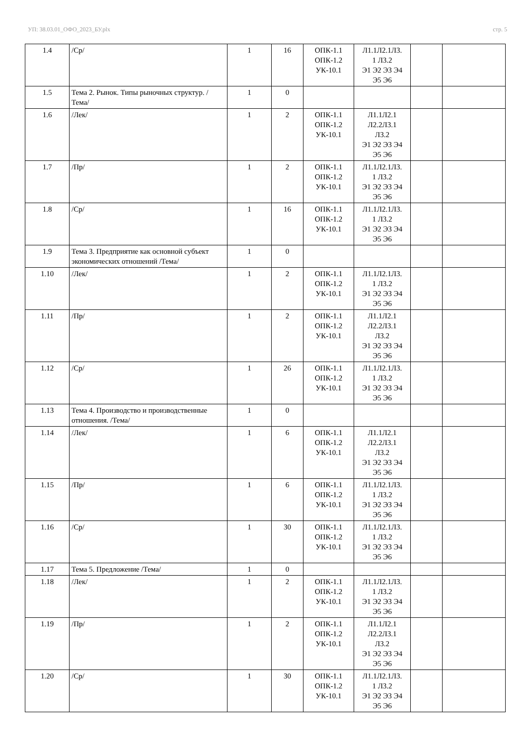УП: 38.03.01_ОФО_2023_БУ.plx стр. 5
| 1.4 | /Ср/ | 1 | 16 | ОПК-1.1 ОПК-1.2 УК-10.1 | Л1.1Л2.1Л3. 1 Л3.2 Э1 Э2 Э3 Э4 Э5 Э6 | | |
| 1.5 | Тема 2. Рынок. Типы рыночных структур. /Тема/ | 1 | 0 | | | | |
| 1.6 | /Лек/ | 1 | 2 | ОПК-1.1 ОПК-1.2 УК-10.1 | Л1.1Л2.1 Л2.2Л3.1 Л3.2 Э1 Э2 Э3 Э4 Э5 Э6 | | |
| 1.7 | /Пр/ | 1 | 2 | ОПК-1.1 ОПК-1.2 УК-10.1 | Л1.1Л2.1Л3. 1 Л3.2 Э1 Э2 Э3 Э4 Э5 Э6 | | |
| 1.8 | /Ср/ | 1 | 16 | ОПК-1.1 ОПК-1.2 УК-10.1 | Л1.1Л2.1Л3. 1 Л3.2 Э1 Э2 Э3 Э4 Э5 Э6 | | |
| 1.9 | Тема 3. Предприятие как основной субъект экономических отношений /Тема/ | 1 | 0 | | | | |
| 1.10 | /Лек/ | 1 | 2 | ОПК-1.1 ОПК-1.2 УК-10.1 | Л1.1Л2.1Л3. 1 Л3.2 Э1 Э2 Э3 Э4 Э5 Э6 | | |
| 1.11 | /Пр/ | 1 | 2 | ОПК-1.1 ОПК-1.2 УК-10.1 | Л1.1Л2.1 Л2.2Л3.1 Л3.2 Э1 Э2 Э3 Э4 Э5 Э6 | | |
| 1.12 | /Ср/ | 1 | 26 | ОПК-1.1 ОПК-1.2 УК-10.1 | Л1.1Л2.1Л3. 1 Л3.2 Э1 Э2 Э3 Э4 Э5 Э6 | | |
| 1.13 | Тема 4. Производство и производственные отношения. /Тема/ | 1 | 0 | | | | |
| 1.14 | /Лек/ | 1 | 6 | ОПК-1.1 ОПК-1.2 УК-10.1 | Л1.1Л2.1 Л2.2Л3.1 Л3.2 Э1 Э2 Э3 Э4 Э5 Э6 | | |
| 1.15 | /Пр/ | 1 | 6 | ОПК-1.1 ОПК-1.2 УК-10.1 | Л1.1Л2.1Л3. 1 Л3.2 Э1 Э2 Э3 Э4 Э5 Э6 | | |
| 1.16 | /Ср/ | 1 | 30 | ОПК-1.1 ОПК-1.2 УК-10.1 | Л1.1Л2.1Л3. 1 Л3.2 Э1 Э2 Э3 Э4 Э5 Э6 | | |
| 1.17 | Тема 5. Предложение /Тема/ | 1 | 0 | | | | |
| 1.18 | /Лек/ | 1 | 2 | ОПК-1.1 ОПК-1.2 УК-10.1 | Л1.1Л2.1Л3. 1 Л3.2 Э1 Э2 Э3 Э4 Э5 Э6 | | |
| 1.19 | /Пр/ | 1 | 2 | ОПК-1.1 ОПК-1.2 УК-10.1 | Л1.1Л2.1 Л2.2Л3.1 Л3.2 Э1 Э2 Э3 Э4 Э5 Э6 | | |
| 1.20 | /Ср/ | 1 | 30 | ОПК-1.1 ОПК-1.2 УК-10.1 | Л1.1Л2.1Л3. 1 Л3.2 Э1 Э2 Э3 Э4 Э5 Э6 | | |